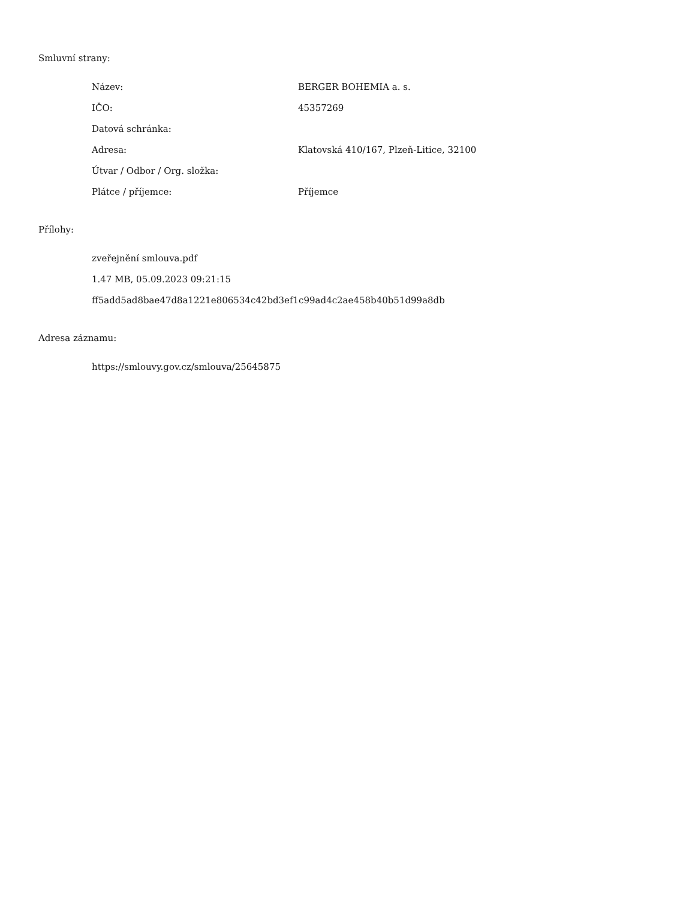Smluvní strany:
| Název: | BERGER BOHEMIA a. s. |
| IČO: | 45357269 |
| Datová schránka: | |
| Adresa: | Klatovská 410/167, Plzeň-Litice, 32100 |
| Útvar / Odbor / Org. složka: | |
| Plátce / příjemce: | Příjemce |
Přílohy:
zveřejnění smlouva.pdf
1.47 MB, 05.09.2023 09:21:15
ff5add5ad8bae47d8a1221e806534c42bd3ef1c99ad4c2ae458b40b51d99a8db
Adresa záznamu:
https://smlouvy.gov.cz/smlouva/25645875